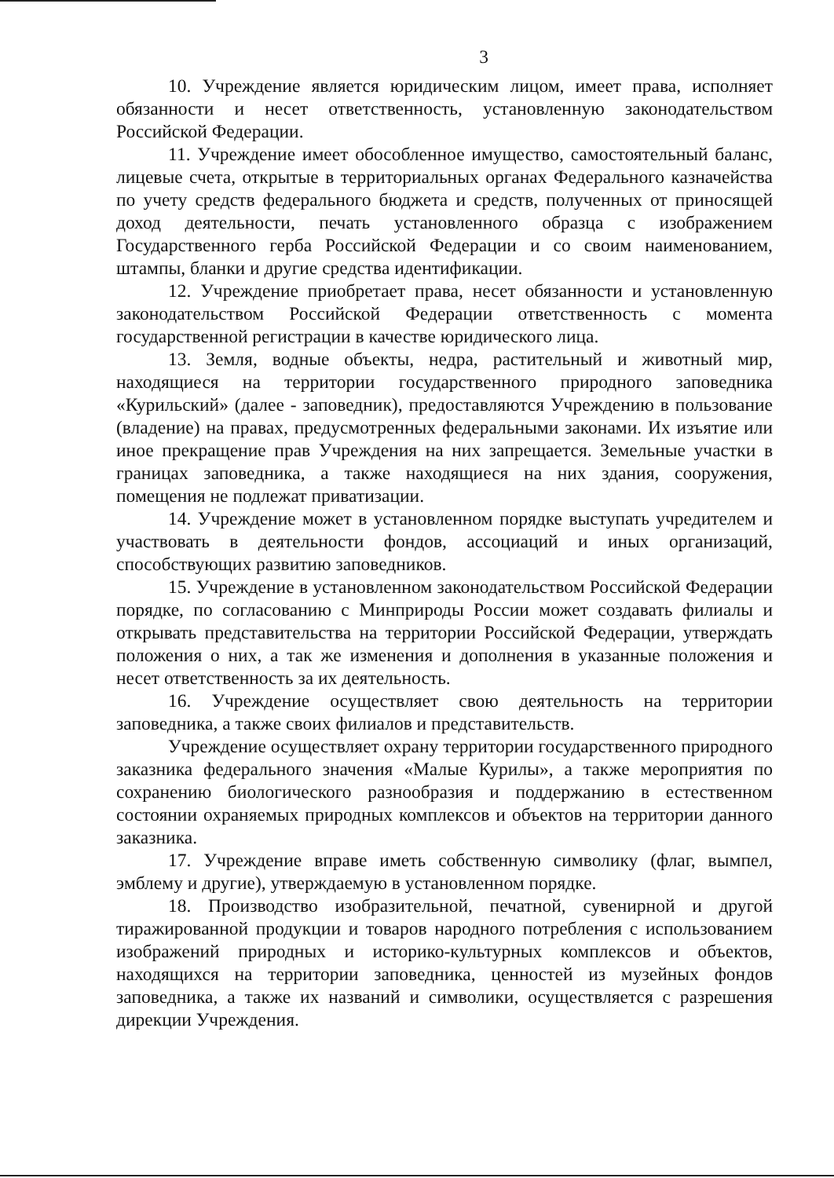3
10. Учреждение является юридическим лицом, имеет права, исполняет обязанности и несет ответственность, установленную законодательством Российской Федерации.
11. Учреждение имеет обособленное имущество, самостоятельный баланс, лицевые счета, открытые в территориальных органах Федерального казначейства по учету средств федерального бюджета и средств, полученных от приносящей доход деятельности, печать установленного образца с изображением Государственного герба Российской Федерации и со своим наименованием, штампы, бланки и другие средства идентификации.
12. Учреждение приобретает права, несет обязанности и установленную законодательством Российской Федерации ответственность с момента государственной регистрации в качестве юридического лица.
13. Земля, водные объекты, недра, растительный и животный мир, находящиеся на территории государственного природного заповедника «Курильский» (далее - заповедник), предоставляются Учреждению в пользование (владение) на правах, предусмотренных федеральными законами. Их изъятие или иное прекращение прав Учреждения на них запрещается. Земельные участки в границах заповедника, а также находящиеся на них здания, сооружения, помещения не подлежат приватизации.
14. Учреждение может в установленном порядке выступать учредителем и участвовать в деятельности фондов, ассоциаций и иных организаций, способствующих развитию заповедников.
15. Учреждение в установленном законодательством Российской Федерации порядке, по согласованию с Минприроды России может создавать филиалы и открывать представительства на территории Российской Федерации, утверждать положения о них, а так же изменения и дополнения в указанные положения и несет ответственность за их деятельность.
16. Учреждение осуществляет свою деятельность на территории заповедника, а также своих филиалов и представительств.
Учреждение осуществляет охрану территории государственного природного заказника федерального значения «Малые Курилы», а также мероприятия по сохранению биологического разнообразия и поддержанию в естественном состоянии охраняемых природных комплексов и объектов на территории данного заказника.
17. Учреждение вправе иметь собственную символику (флаг, вымпел, эмблему и другие), утверждаемую в установленном порядке.
18. Производство изобразительной, печатной, сувенирной и другой тиражированной продукции и товаров народного потребления с использованием изображений природных и историко-культурных комплексов и объектов, находящихся на территории заповедника, ценностей из музейных фондов заповедника, а также их названий и символики, осуществляется с разрешения дирекции Учреждения.